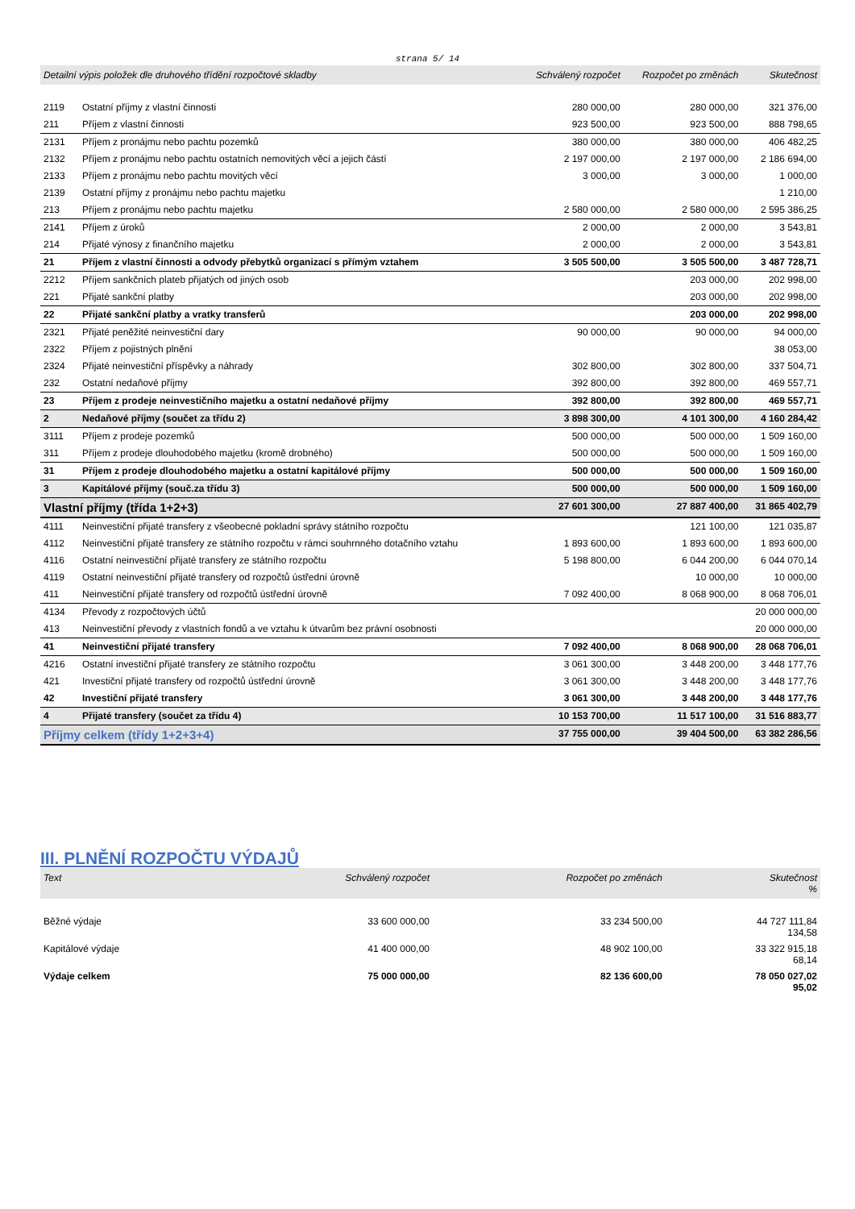strana 5/ 14
| Detailní výpis položek dle druhového třídění rozpočtové skladby | | Schválený rozpočet | Rozpočet po změnách | Skutečnost |
| --- | --- | --- | --- | --- |
| 2119 | Ostatní příjmy z vlastní činnosti | 280 000,00 | 280 000,00 | 321 376,00 |
| 211 | Příjem z vlastní činnosti | 923 500,00 | 923 500,00 | 888 798,65 |
| 2131 | Příjem z pronájmu nebo pachtu pozemků | 380 000,00 | 380 000,00 | 406 482,25 |
| 2132 | Příjem z pronájmu nebo pachtu ostatních nemovitých věcí a jejich částí | 2 197 000,00 | 2 197 000,00 | 2 186 694,00 |
| 2133 | Příjem z pronájmu nebo pachtu movitých věcí | 3 000,00 | 3 000,00 | 1 000,00 |
| 2139 | Ostatní příjmy z pronájmu nebo pachtu majetku | | | 1 210,00 |
| 213 | Příjem z pronájmu nebo pachtu majetku | 2 580 000,00 | 2 580 000,00 | 2 595 386,25 |
| 2141 | Příjem z úroků | 2 000,00 | 2 000,00 | 3 543,81 |
| 214 | Přijaté výnosy z finančního majetku | 2 000,00 | 2 000,00 | 3 543,81 |
| 21 | Příjem z vlastní činnosti a odvody přebytků organizací s přímým vztahem | 3 505 500,00 | 3 505 500,00 | 3 487 728,71 |
| 2212 | Příjem sankčních plateb přijatých od jiných osob | | 203 000,00 | 202 998,00 |
| 221 | Přijaté sankční platby | | 203 000,00 | 202 998,00 |
| 22 | Přijaté sankční platby a vratky transferů | | 203 000,00 | 202 998,00 |
| 2321 | Přijaté peněžité neinvestiční dary | 90 000,00 | 90 000,00 | 94 000,00 |
| 2322 | Příjem z pojistných plnění | | | 38 053,00 |
| 2324 | Přijaté neinvestiční příspěvky a náhrady | 302 800,00 | 302 800,00 | 337 504,71 |
| 232 | Ostatní nedaňové příjmy | 392 800,00 | 392 800,00 | 469 557,71 |
| 23 | Příjem z prodeje neinvestičního majetku a ostatní nedaňové příjmy | 392 800,00 | 392 800,00 | 469 557,71 |
| 2 | Nedaňové příjmy (součet za třídu 2) | 3 898 300,00 | 4 101 300,00 | 4 160 284,42 |
| 3111 | Příjem z prodeje pozemků | 500 000,00 | 500 000,00 | 1 509 160,00 |
| 311 | Příjem z prodeje dlouhodobého majetku (kromě drobného) | 500 000,00 | 500 000,00 | 1 509 160,00 |
| 31 | Příjem z prodeje dlouhodobého majetku a ostatní kapitálové příjmy | 500 000,00 | 500 000,00 | 1 509 160,00 |
| 3 | Kapitálové příjmy (souč.za třídu 3) | 500 000,00 | 500 000,00 | 1 509 160,00 |
| Vlastní příjmy (třída 1+2+3) | | 27 601 300,00 | 27 887 400,00 | 31 865 402,79 |
| 4111 | Neinvestiční přijaté transfery z všeobecné pokladní správy státního rozpočtu | | 121 100,00 | 121 035,87 |
| 4112 | Neinvestiční přijaté transfery ze státního rozpočtu v rámci souhrnného dotačního vztahu | 1 893 600,00 | 1 893 600,00 | 1 893 600,00 |
| 4116 | Ostatní neinvestiční přijaté transfery ze státního rozpočtu | 5 198 800,00 | 6 044 200,00 | 6 044 070,14 |
| 4119 | Ostatní neinvestiční přijaté transfery od rozpočtů ústřední úrovně | | 10 000,00 | 10 000,00 |
| 411 | Neinvestiční přijaté transfery od rozpočtů ústřední úrovně | 7 092 400,00 | 8 068 900,00 | 8 068 706,01 |
| 4134 | Převody z rozpočtových účtů | | | 20 000 000,00 |
| 413 | Neinvestiční převody z vlastních fondů a ve vztahu k útvarům bez právní osobnosti | | | 20 000 000,00 |
| 41 | Neinvestiční přijaté transfery | 7 092 400,00 | 8 068 900,00 | 28 068 706,01 |
| 4216 | Ostatní investiční přijaté transfery ze státního rozpočtu | 3 061 300,00 | 3 448 200,00 | 3 448 177,76 |
| 421 | Investiční přijaté transfery od rozpočtů ústřední úrovně | 3 061 300,00 | 3 448 200,00 | 3 448 177,76 |
| 42 | Investiční přijaté transfery | 3 061 300,00 | 3 448 200,00 | 3 448 177,76 |
| 4 | Přijaté transfery (součet za třídu 4) | 10 153 700,00 | 11 517 100,00 | 31 516 883,77 |
| Příjmy celkem (třídy 1+2+3+4) | | 37 755 000,00 | 39 404 500,00 | 63 382 286,56 |
III. PLNĚNÍ ROZPOČTU VÝDAJŮ
| Text | Schválený rozpočet | Rozpočet po změnách | Skutečnost % |
| --- | --- | --- | --- |
| Běžné výdaje | 33 600 000,00 | 33 234 500,00 | 44 727 111,84 134,58 |
| Kapitálové výdaje | 41 400 000,00 | 48 902 100,00 | 33 322 915,18 68,14 |
| Výdaje celkem | 75 000 000,00 | 82 136 600,00 | 78 050 027,02 95,02 |